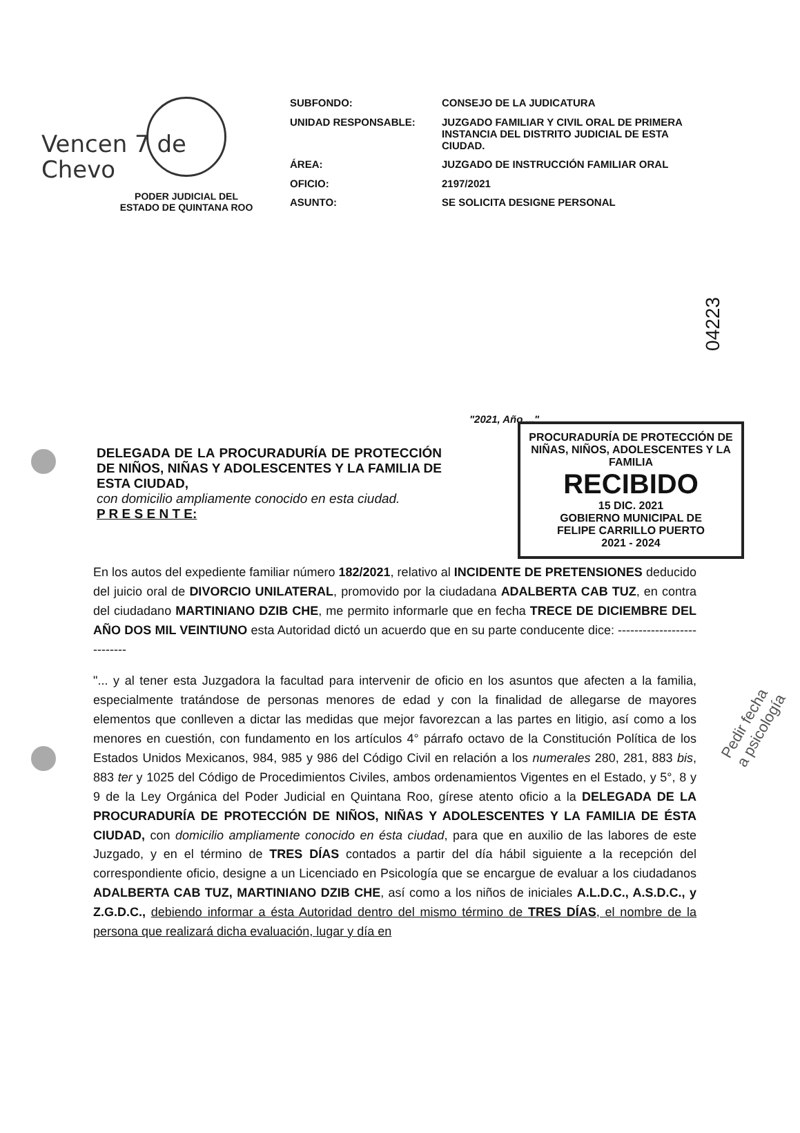Vencen 7 de
Chevo
PODER JUDICIAL DEL
ESTADO DE QUINTANA ROO
SUBFONDO:
CONSEJO DE LA JUDICATURA
UNIDAD RESPONSABLE:
JUZGADO FAMILIAR Y CIVIL ORAL DE PRIMERA INSTANCIA DEL DISTRITO JUDICIAL DE ESTA CIUDAD.
ÁREA:
JUZGADO DE INSTRUCCIÓN FAMILIAR ORAL
OFICIO:
2197/2021
ASUNTO:
SE SOLICITA DESIGNE PERSONAL
04223
PROCURADURÍA DE PROTECCIÓN DE NIÑAS, NIÑOS, ADOLESCENTES Y LA FAMILIA
RECIBIDO
15 DIC. 2021
GOBIERNO MUNICIPAL DE
FELIPE CARRILLO PUERTO
2021 - 2024
"2021, Año ..."
DELEGADA DE LA PROCURADURÍA DE PROTECCIÓN DE NIÑOS, NIÑAS Y ADOLESCENTES Y LA FAMILIA DE ESTA CIUDAD,
con domicilio ampliamente conocido en esta ciudad.
P R E S E N T E:
En los autos del expediente familiar número 182/2021, relativo al INCIDENTE DE PRETENSIONES deducido del juicio oral de DIVORCIO UNILATERAL, promovido por la ciudadana ADALBERTA CAB TUZ, en contra del ciudadano MARTINIANO DZIB CHE, me permito informarle que en fecha TRECE DE DICIEMBRE DEL AÑO DOS MIL VEINTIUNO esta Autoridad dictó un acuerdo que en su parte conducente dice: ---------------------------
"... y al tener esta Juzgadora la facultad para intervenir de oficio en los asuntos que afecten a la familia, especialmente tratándose de personas menores de edad y con la finalidad de allegarse de mayores elementos que conlleven a dictar las medidas que mejor favorezcan a las partes en litigio, así como a los menores en cuestión, con fundamento en los artículos 4° párrafo octavo de la Constitución Política de los Estados Unidos Mexicanos, 984, 985 y 986 del Código Civil en relación a los numerales 280, 281, 883 bis, 883 ter y 1025 del Código de Procedimientos Civiles, ambos ordenamientos Vigentes en el Estado, y 5°, 8 y 9 de la Ley Orgánica del Poder Judicial en Quintana Roo, gírese atento oficio a la DELEGADA DE LA PROCURADURÍA DE PROTECCIÓN DE NIÑOS, NIÑAS Y ADOLESCENTES Y LA FAMILIA DE ÉSTA CIUDAD, con domicilio ampliamente conocido en ésta ciudad, para que en auxilio de las labores de este Juzgado, y en el término de TRES DÍAS contados a partir del día hábil siguiente a la recepción del correspondiente oficio, designe a un Licenciado en Psicología que se encargue de evaluar a los ciudadanos ADALBERTA CAB TUZ, MARTINIANO DZIB CHE, así como a los niños de iniciales A.L.D.C., A.S.D.C., y Z.G.D.C., debiendo informar a ésta Autoridad dentro del mismo término de TRES DÍAS, el nombre de la persona que realizará dicha evaluación, lugar y día en
Pedir fecha a psicología